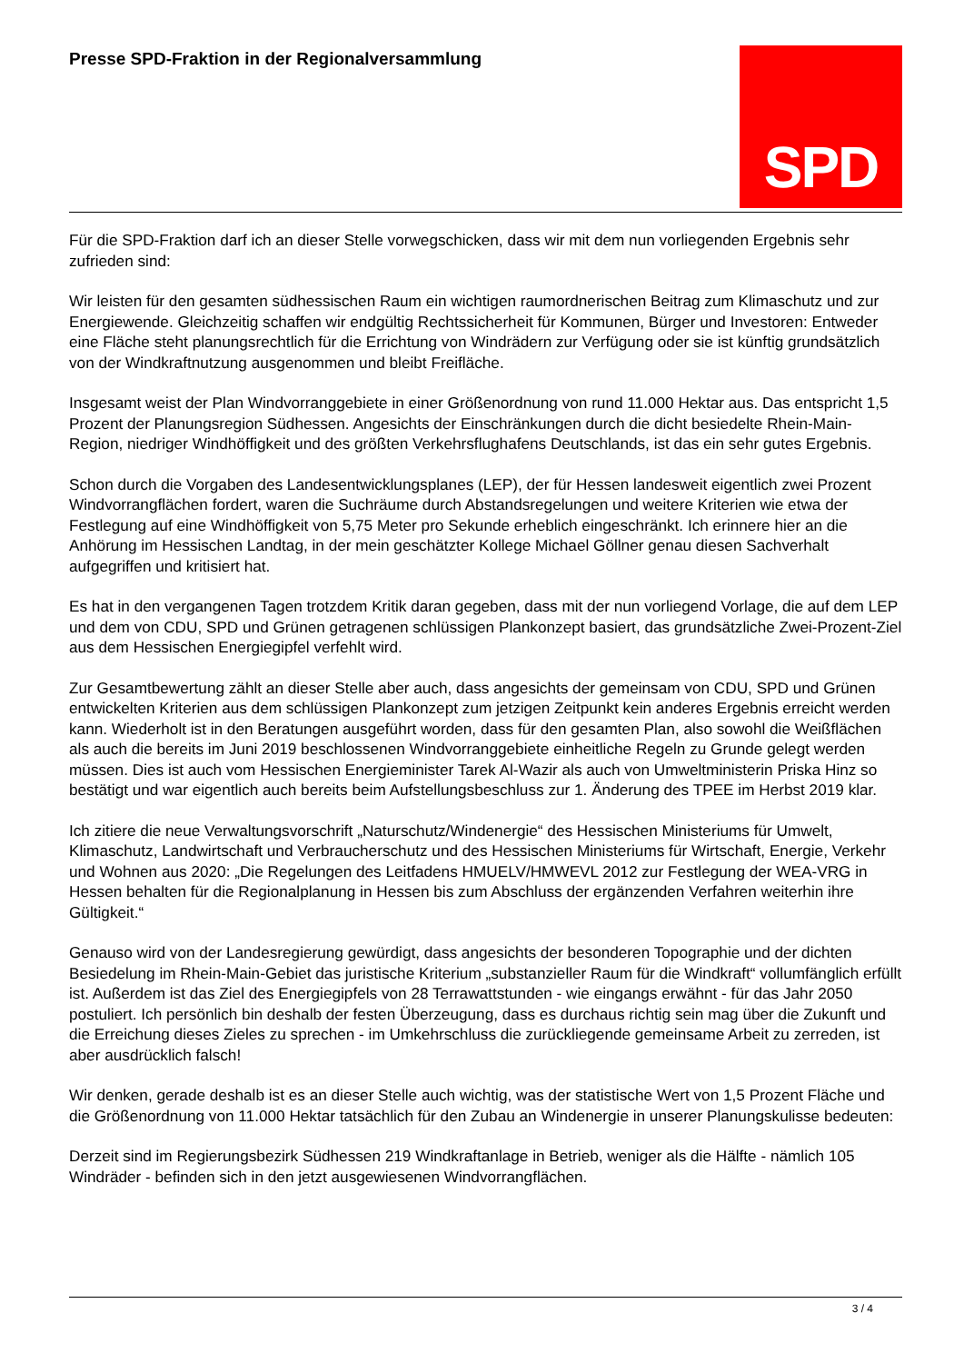Presse SPD-Fraktion in der Regionalversammlung
SPD
Für die SPD-Fraktion darf ich an dieser Stelle vorwegschicken, dass wir mit dem nun vorliegenden Ergebnis sehr zufrieden sind:
Wir leisten für den gesamten südhessischen Raum ein wichtigen raumordnerischen Beitrag zum Klimaschutz und zur Energiewende. Gleichzeitig schaffen wir endgültig Rechtssicherheit für Kommunen, Bürger und Investoren: Entweder eine Fläche steht planungsrechtlich für die Errichtung von Windrädern zur Verfügung oder sie ist künftig grundsätzlich von der Windkraftnutzung ausgenommen und bleibt Freifläche.
Insgesamt weist der Plan Windvorranggebiete in einer Größenordnung von rund 11.000 Hektar aus. Das entspricht 1,5 Prozent der Planungsregion Südhessen. Angesichts der Einschränkungen durch die dicht besiedelte Rhein-Main-Region, niedriger Windhöffigkeit und des größten Verkehrsflughafens Deutschlands, ist das ein sehr gutes Ergebnis.
Schon durch die Vorgaben des Landesentwicklungsplanes (LEP), der für Hessen landesweit eigentlich zwei Prozent Windvorrangflächen fordert, waren die Suchräume durch Abstandsregelungen und weitere Kriterien wie etwa der Festlegung auf eine Windhöffigkeit von 5,75 Meter pro Sekunde erheblich eingeschränkt. Ich erinnere hier an die Anhörung im Hessischen Landtag, in der mein geschätzter Kollege Michael Göllner genau diesen Sachverhalt aufgegriffen und kritisiert hat.
Es hat in den vergangenen Tagen trotzdem Kritik daran gegeben, dass mit der nun vorliegend Vorlage, die auf dem LEP und dem von CDU, SPD und Grünen getragenen schlüssigen Plankonzept basiert, das grundsätzliche Zwei-Prozent-Ziel aus dem Hessischen Energiegipfel verfehlt wird.
Zur Gesamtbewertung zählt an dieser Stelle aber auch, dass angesichts der gemeinsam von CDU, SPD und Grünen entwickelten Kriterien aus dem schlüssigen Plankonzept zum jetzigen Zeitpunkt kein anderes Ergebnis erreicht werden kann. Wiederholt ist in den Beratungen ausgeführt worden, dass für den gesamten Plan, also sowohl die Weißflächen als auch die bereits im Juni 2019 beschlossenen Windvorranggebiete einheitliche Regeln zu Grunde gelegt werden müssen. Dies ist auch vom Hessischen Energieminister Tarek Al-Wazir als auch von Umweltministerin Priska Hinz so bestätigt und war eigentlich auch bereits beim Aufstellungsbeschluss zur 1. Änderung des TPEE im Herbst 2019 klar.
Ich zitiere die neue Verwaltungsvorschrift „Naturschutz/Windenergie“ des Hessischen Ministeriums für Umwelt, Klimaschutz, Landwirtschaft und Verbraucherschutz und des Hessischen Ministeriums für Wirtschaft, Energie, Verkehr und Wohnen aus 2020: „Die Regelungen des Leitfadens HMUELV/HMWEVL 2012 zur Festlegung der WEA-VRG in Hessen behalten für die Regionalplanung in Hessen bis zum Abschluss der ergänzenden Verfahren weiterhin ihre Gültigkeit.“
Genauso wird von der Landesregierung gewürdigt, dass angesichts der besonderen Topographie und der dichten Besiedelung im Rhein-Main-Gebiet das juristische Kriterium „substanzieller Raum für die Windkraft“ vollumfänglich erfüllt ist. Außerdem ist das Ziel des Energiegipfels von 28 Terrawattstunden - wie eingangs erwähnt - für das Jahr 2050 postuliert. Ich persönlich bin deshalb der festen Überzeugung, dass es durchaus richtig sein mag über die Zukunft und die Erreichung dieses Zieles zu sprechen - im Umkehrschluss die zurückliegende gemeinsame Arbeit zu zerreden, ist aber ausdrücklich falsch!
Wir denken, gerade deshalb ist es an dieser Stelle auch wichtig, was der statistische Wert von 1,5 Prozent Fläche und die Größenordnung von 11.000 Hektar tatsächlich für den Zubau an Windenergie in unserer Planungskulisse bedeuten:
Derzeit sind im Regierungsbezirk Südhessen 219 Windkraftanlage in Betrieb, weniger als die Hälfte - nämlich 105 Windräder - befinden sich in den jetzt ausgewiesenen Windvorrangflächen.
3 / 4